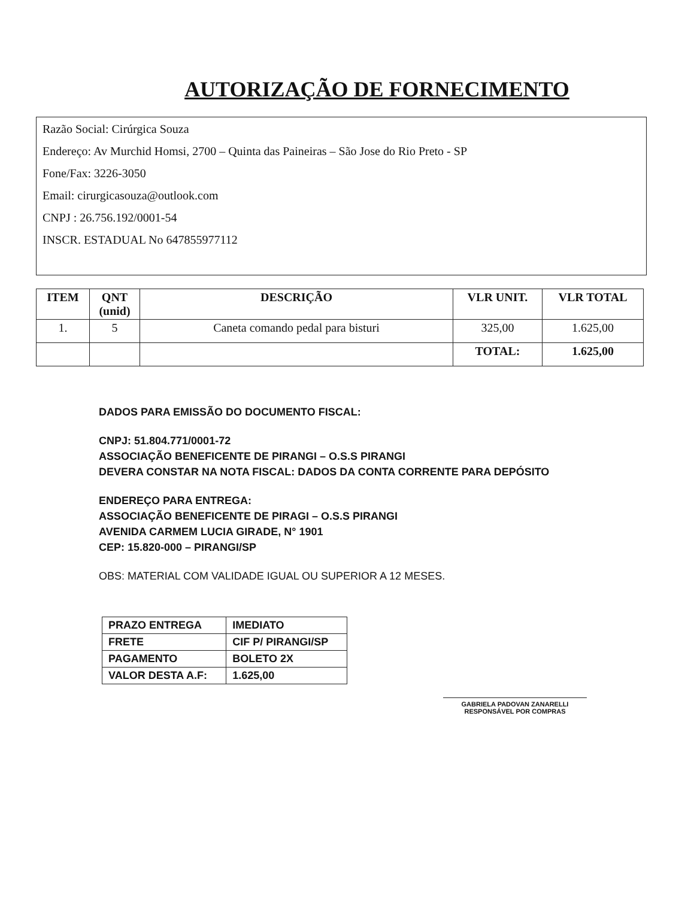AUTORIZAÇÃO DE FORNECIMENTO
Razão Social: Cirúrgica Souza
Endereço: Av Murchid Homsi, 2700 – Quinta das Paineiras – São Jose do Rio Preto - SP
Fone/Fax: 3226-3050
Email: cirurgicasouza@outlook.com
CNPJ : 26.756.192/0001-54
INSCR. ESTADUAL No 647855977112
| ITEM | QNT (unid) | DESCRIÇÃO | VLR UNIT. | VLR TOTAL |
| --- | --- | --- | --- | --- |
| 1. | 5 | Caneta comando pedal para bisturi | 325,00 | 1.625,00 |
| | | | TOTAL: | 1.625,00 |
DADOS PARA EMISSÃO DO DOCUMENTO FISCAL:
CNPJ: 51.804.771/0001-72
ASSOCIAÇÃO BENEFICENTE DE PIRANGI – O.S.S PIRANGI
DEVERA CONSTAR NA NOTA FISCAL: DADOS DA CONTA CORRENTE PARA DEPÓSITO
ENDEREÇO PARA ENTREGA:
ASSOCIAÇÃO BENEFICENTE DE PIRAGI – O.S.S PIRANGI
AVENIDA CARMEM LUCIA GIRADE, N° 1901
CEP: 15.820-000 – PIRANGI/SP
OBS: MATERIAL COM VALIDADE IGUAL OU SUPERIOR A 12 MESES.
| PRAZO ENTREGA | IMEDIATO |
| FRETE | CIF P/ PIRANGI/SP |
| PAGAMENTO | BOLETO 2X |
| VALOR DESTA A.F: | 1.625,00 |
GABRIELA PADOVAN ZANARELLI
RESPONSÁVEL POR COMPRAS